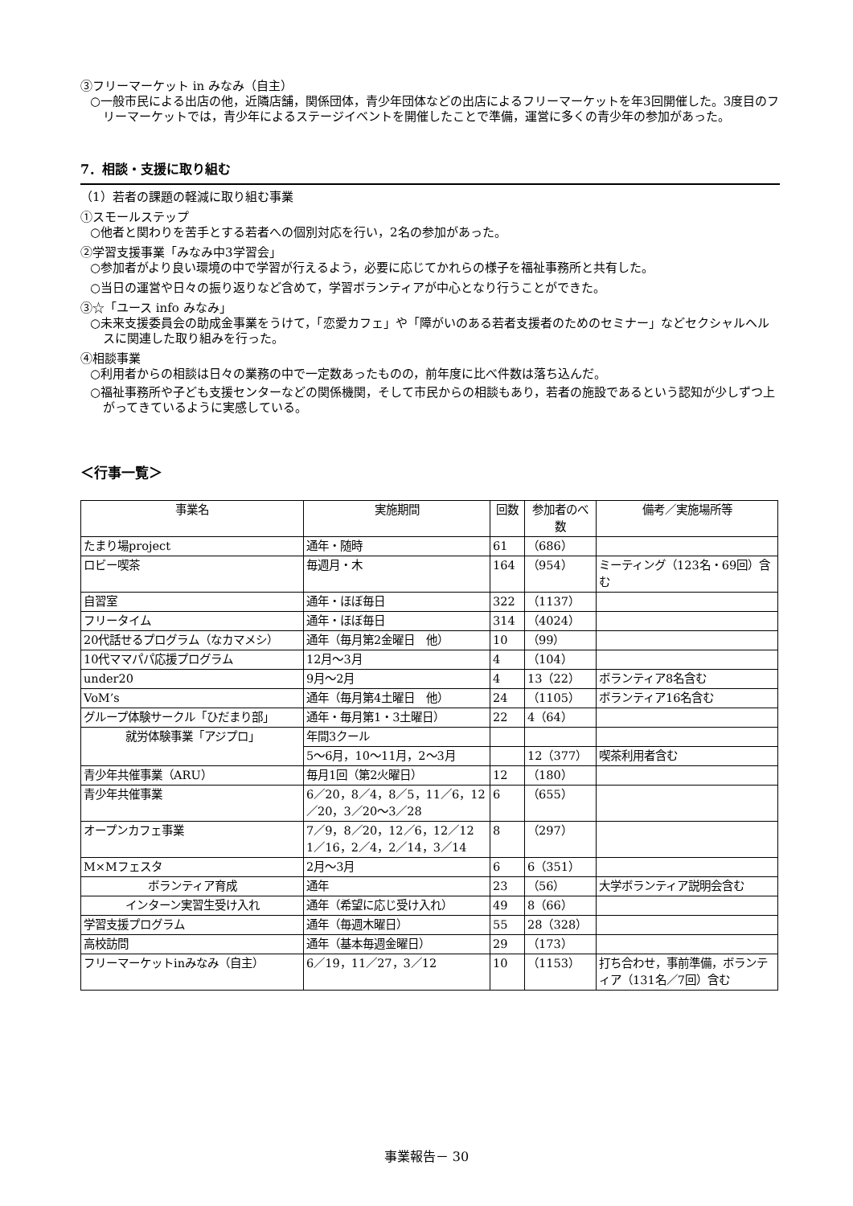③フリーマーケット in みなみ（自主）
○一般市民による出店の他，近隣店舗，関係団体，青少年団体などの出店によるフリーマーケットを年3回開催した。3度目のフリーマーケットでは，青少年によるステージイベントを開催したことで準備，運営に多くの青少年の参加があった。
7．相談・支援に取り組む
（1）若者の課題の軽減に取り組む事業
①スモールステップ
○他者と関わりを苦手とする若者への個別対応を行い，2名の参加があった。
②学習支援事業「みなみ中3学習会」
○参加者がより良い環境の中で学習が行えるよう，必要に応じてかれらの様子を福祉事務所と共有した。
○当日の運営や日々の振り返りなど含めて，学習ボランティアが中心となり行うことができた。
③☆「ユース info みなみ」
○未来支援委員会の助成金事業をうけて，「恋愛カフェ」や「障がいのある若者支援者のためのセミナー」などセクシャルヘルスに関連した取り組みを行った。
④相談事業
○利用者からの相談は日々の業務の中で一定数あったものの，前年度に比べ件数は落ち込んだ。
○福祉事務所や子ども支援センターなどの関係機関，そして市民からの相談もあり，若者の施設であるという認知が少しずつ上がってきているように実感している。
＜行事一覧＞
| 事業名 | 実施期間 | 回数 | 参加者のべ数 | 備考／実施場所等 |
| --- | --- | --- | --- | --- |
| たまり場project | 通年・随時 | 61 | （686） | |
| ロビー喫茶 | 毎週月・木 | 164 | （954） | ミーティング（123名・69回）含む |
| 自習室 | 通年・ほぼ毎日 | 322 | （1137） | |
| フリータイム | 通年・ほぼ毎日 | 314 | （4024） | |
| 20代話せるプログラム（なカマメシ） | 通年（毎月第2金曜日 他） | 10 | （99） | |
| 10代ママパパ応援プログラム | 12月～3月 | 4 | （104） | |
| under20 | 9月～2月 | 4 | 13（22） | ボランティア8名含む |
| VoM’s | 通年（毎月第4土曜日 他） | 24 | （1105） | ボランティア16名含む |
| グループ体験サークル「ひだまり部」 | 通年・毎月第1・3土曜日） | 22 | 4（64） | |
| 就労体験事業「アジプロ」 | 年間3クール | | | |
| | 5～6月，10～11月，2～3月 | | 12（377） | 喫茶利用者含む |
| 青少年共催事業（ARU） | 毎月1回（第2火曜日） | 12 | （180） | |
| 青少年共催事業 | 6／20，8／4，8／5，11／6，12／20，3／20～3／28 | 6 | （655） | |
| オープンカフェ事業 | 7／9，8／20，12／6，12／12 1／16，2／4，2／14，3／14 | 8 | （297） | |
| M×Mフェスタ | 2月～3月 | 6 | 6（351） | |
| ボランティア育成 | 通年 | 23 | （56） | 大学ボランティア説明会含む |
| インターン実習生受け入れ | 通年（希望に応じ受け入れ） | 49 | 8（66） | |
| 学習支援プログラム | 通年（毎週木曜日） | 55 | 28（328） | |
| 高校訪問 | 通年（基本毎週金曜日） | 29 | （173） | |
| フリーマーケットinみなみ（自主） | 6／19，11／27，3／12 | 10 | （1153） | 打ち合わせ，事前準備，ボランティア（131名／7回）含む |
事業報告－ 30